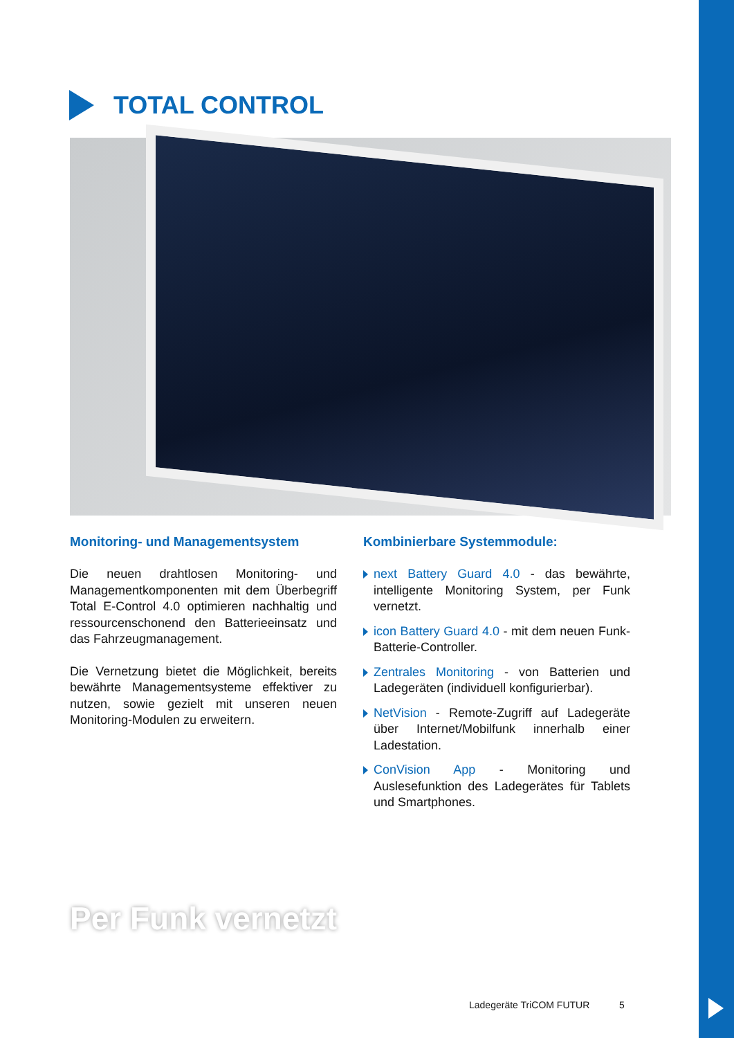TOTAL CONTROL
Monitoring- und Managementsystem
Die neuen drahtlosen Monitoring- und Managementkomponenten mit dem Überbegriff Total E-Control 4.0 optimieren nachhaltig und ressourcenschonend den Batterieeinsatz und das Fahrzeugmanagement.
Die Vernetzung bietet die Möglichkeit, bereits bewährte Managementsysteme effektiver zu nutzen, sowie gezielt mit unseren neuen Monitoring-Modulen zu erweitern.
Kombinierbare Systemmodule:
next Battery Guard 4.0 - das bewährte, intelligente Monitoring System, per Funk vernetzt.
icon Battery Guard 4.0 - mit dem neuen Funk-Batterie-Controller.
Zentrales Monitoring - von Batterien und Ladegeräten (individuell konfigurierbar).
NetVision - Remote-Zugriff auf Ladegeräte über Internet/Mobilfunk innerhalb einer Ladestation.
ConVision App - Monitoring und Auslesefunktion des Ladegerätes für Tablets und Smartphones.
Per Funk vernetzt
Ladegeräte TriCOM FUTUR 5